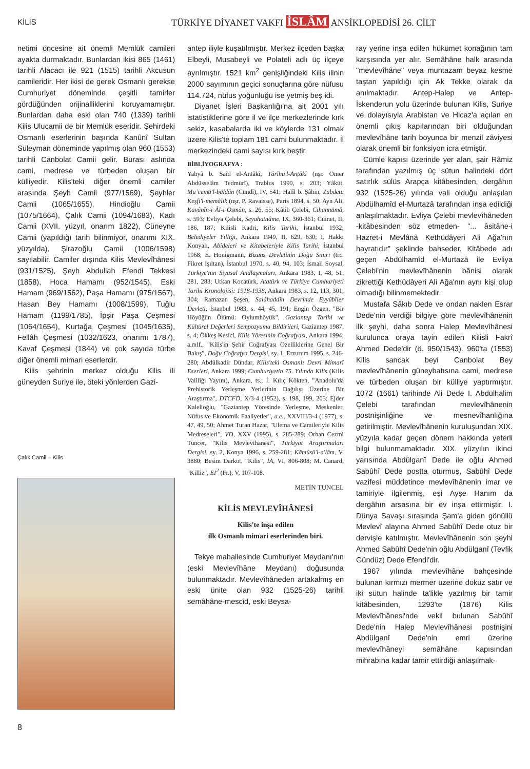KİLİS TÜRKİYE DİYANET VAKFI İSLÂM ANSİKLOPEDİSİ 26. CİLT
netimi öncesine ait önemli Memlük camileri ayakta durmaktadır. Bunlardan ikisi 865 (1461) tarihli Alacacı ile 921 (1515) tarihli Akcusun camileridir. Her ikisi de gerek Osmanlı gerekse Cumhuriyet döneminde çeşitli tamirler gördüğünden orijinalliklerini koruyamamıştır. Bunlardan daha eski olan 740 (1339) tarihli Kilis Ulucamii de bir Memlük eseridir. Şehirdeki Osmanlı eserlerinin başında Kanûnî Sultan Süleyman döneminde yapılmış olan 960 (1553) tarihli Canbolat Camii gelir. Burası aslında cami, medrese ve türbeden oluşan bir külliyedir. Kilis'teki diğer önemli camiler arasında Şeyh Camii (977/1569), Şeyhler Camii (1065/1655), Hindioğlu Camii (1075/1664), Çalık Camii (1094/1683), Kadı Camii (XVII. yüzyıl, onarım 1822), Cüneyne Camii (yapıldığı tarih bilinmiyor, onarımı XIX. yüzyılda), Şirazoğlu Camii (1006/1598) sayılabilir. Camiler dışında Kilis Mevlevîhânesi (931/1525), Şeyh Abdullah Efendi Tekkesi (1858), Hoca Hamamı (952/1545), Eski Hamam (969/1562), Paşa Hamamı (975/1567), Hasan Bey Hamamı (1008/1599), Tuğlu Hamam (1199/1785), İpşir Paşa Çeşmesi (1064/1654), Kurtağa Çeşmesi (1045/1635), Fellâh Çeşmesi (1032/1623, onarımı 1787), Kavaf Çeşmesi (1844) ve çok sayıda türbe diğer önemli mimari eserlerdir.
Kilis şehrinin merkez olduğu Kilis ili güneyden Suriye ile, öteki yönlerden Gazi-
Çalık Camii – Kilis
antep iliyle kuşatılmıştır. Merkez ilçeden başka Elbeyli, Musabeyli ve Polateli adlı üç ilçeye ayrılmıştır. 1521 km<sup>2</sup> genişliğindeki Kilis ilinin 2000 sayımının geçici sonuçlarına göre nüfusu 114.724, nüfus yoğunluğu ise yetmiş beş idi.
Diyanet İşleri Başkanlığı'na ait 2001 yılı istatistiklerine göre il ve ilçe merkezlerinde kırk sekiz, kasabalarda iki ve köylerde 131 olmak üzere Kilis'te toplam 181 cami bulunmaktadır. İl merkezindeki cami sayısı kırk beştir.
BİBLİYOGRAFYA :
Yahyâ b. Saîd el-Antâkî, Târîhu'l-Anṭâkî (nşr. Ömer Abdüsselâm Tedmürî), Trablus 1990, s. 203; Yâkūt, Muʿcemü'l-büldân (Cündî), IV, 541; Halîl b. Şâhin, Zübdetü Keşfi'l-memâlik (nşr. P. Ravaisse), Paris 1894, s. 50; Ayn Ali, Kavânîn-i Âl-i Osmân, s. 26, 55; Kâtib Çelebi, Cihannümâ, s. 593; Evliya Çelebi, Seyahatnâme, IX, 360-361; Cuinet, II, 186, 187; Kilisli Kadri, Kilis Tarihi, İstanbul 1932; Belediyeler Yıllığı, Ankara 1949, II, 629, 630; İ. Hakkı Konyalı, Abideleri ve Kitabeleriyle Kilis Tarihi, İstanbul 1968; E. Honigmann, Bizans Devletinin Doğu Sınırı (trc. Fikret Işıltan), İstanbul 1970, s. 40, 94, 103; İsmail Soysal, Türkiye'nin Siyasal Andlaşmaları, Ankara 1983, I, 48, 51, 281, 283; Utkan Kocatürk, Atatürk ve Türkiye Cumhuriyeti Tarihi Kronolojisi: 1918-1938, Ankara 1983, s. 12, 113, 301, 304; Ramazan Şeşen, Salâhaddîn Devrinde Eyyûbîler Devleti, İstanbul 1983, s. 44, 45, 191; Engin Özgen, "Bir Höyüğün Ölümü: Oylumhöyük", Gaziantep Tarihi ve Kültürel Değerleri Sempozyumu Bildirileri, Gaziantep 1987, s. 4; Ökkeş Kesici, Kilis Yöresinin Coğrafyası, Ankara 1994; a.mlf., "Kilis'in Şehir Coğrafyası Özelliklerine Genel Bir Bakış", Doğu Coğrafya Dergisi, sy. 1, Erzurum 1995, s. 246-280; Abdülkadir Dündar, Kilis'teki Osmanlı Devri Mimarî Eserleri, Ankara 1999; Cumhuriyetin 75. Yılında Kilis (Kilis Valiliği Yayını), Ankara, ts.; İ. Kılıç Kökten, "Anadolu'da Prehistorik Yerleşme Yerlerinin Dağılışı Üzerine Bir Araştırma", DTCFD, X/3-4 (1952), s. 198, 199, 203; Ejder Kalelioğlu, "Gaziantep Yöresinde Yerleşme, Meskenler, Nüfus ve Ekonomik Faaliyetler", a.e., XXVIII/3-4 (1977), s. 47, 49, 50; Ahmet Turan Hazar, "Ulema ve Camileriyle Kilis Medreseleri", VD, XXV (1995), s. 285-289; Orhan Cezmi Tuncer, "Kilis Mevlevihanesi", Türkiyat Araştırmaları Dergisi, sy. 2, Konya 1996, s. 259-281; Kāmûsü'l-a'lâm, V, 3880; Besim Darkot, "Kilis", İA, VI, 806-808; M. Canard, "Killiz", EI<sup>2</sup> (Fr.), V, 107-108.
METİN TUNCEL
KİLİS MEVLEVÎHÂNESİ
Kilis'te inşa edilen
ilk Osmanlı mimari eserlerinden biri.
Tekye mahallesinde Cumhuriyet Meydanı'nın (eski Mevlevîhâne Meydanı) doğusunda bulunmaktadır. Mevlevîhâneden artakalmış en eski ünite olan 932 (1525-26) tarihli semâhâne-mescid, eski Beysa-
ray yerine inşa edilen hükümet konağının tam karşısında yer alır. Semâhâne halk arasında "mevlevîhâne" veya muntazam beyaz kesme taştan yapıldığı için Ak Tekke olarak da anılmaktadır. Antep-Halep ve Antep-İskenderun yolu üzerinde bulunan Kilis, Suriye ve dolayısıyla Arabistan ve Hicaz'a açılan en önemli çıkış kapılarından biri olduğundan mevlevîhâne tarih boyunca bir menzil zâviyesi olarak önemli bir fonksiyon icra etmiştir.
Cümle kapısı üzerinde yer alan, şair Râmiz tarafından yazılmış üç sütun halindeki dört satırlık sülüs Arapça kitâbesinden, dergâhın 932 (1525-26) yılında vali olduğu anlaşılan Abdülhamîd el-Murtazâ tarafından inşa edildiği anlaşılmaktadır. Evliya Çelebi mevlevîhâneden -kitâbesinden söz etmeden- "... âsitâne-i Hazret-i Mevlânâ Kethüdâyeri Ali Ağa'nın hayratıdır" şeklinde bahseder. Kitâbede adı geçen Abdülhamîd el-Murtazâ ile Evliya Çelebi'nin mevlevîhânenin bânisi olarak zikrettiği Kethüdâyeri Ali Ağa'nın aynı kişi olup olmadığı bilinmemektedir.
Mustafa Sâkıb Dede ve ondan naklen Esrar Dede'nin verdiği bilgiye göre mevlevîhânenin ilk şeyhi, daha sonra Halep Mevlevîhânesi kurulunca oraya tayin edilen Kilisli Fakrî Ahmed Dede'dir (ö. 950/1543). 960'ta (1553) Kilis sancak beyi Canbolat Bey mevlevîhânenin güneybatısına cami, medrese ve türbeden oluşan bir külliye yaptırmıştır. 1072 (1661) tarihinde Ali Dede I. Abdülhalim Çelebi tarafından mevlevîhânenin postnişinliğine ve mesnevîhanlığına getirilmiştir. Mevlevîhânenin kuruluşundan XIX. yüzyıla kadar geçen dönem hakkında yeterli bilgi bulunmamaktadır. XIX. yüzyılın ikinci yarısında Abdülganî Dede ile oğlu Ahmed Sabûhî Dede postta oturmuş, Sabûhî Dede vazifesi müddetince mevlevîhânenin imar ve tamiriyle ilgilenmiş, eşi Ayşe Hanım da dergâhın arsasına bir ev inşa ettirmiştir. I. Dünya Savaşı sırasında Şam'a giden gönüllü Mevlevî alayına Ahmed Sabûhî Dede otuz bir dervişle katılmıştır. Mevlevîhânenin son şeyhi Ahmed Sabûhî Dede'nin oğlu Abdülganî (Tevfik Gündüz) Dede Efendi'dir.
1967 yılında mevlevîhâne bahçesinde bulunan kırmızı mermer üzerine dokuz satır ve iki sütun halinde ta'likle yazılmış bir tamir kitâbesinden, 1293'te (1876) Kilis Mevlevîhânesi'nde vekil bulunan Sabûhî Dede'nin Halep Mevlevîhânesi postnişini Abdülganî Dede'nin emri üzerine mevlevîhâneyi semâhâne kapısından mihrabına kadar tamir ettirdiği anlaşılmak-
8